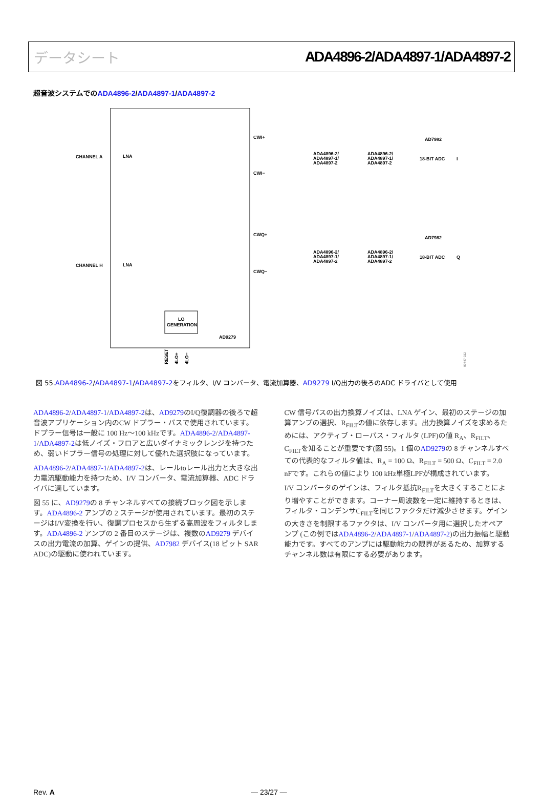データシート ADA4896-2/ADA4897-1/ADA4897-2
超音波システムでのADA4896-2/ADA4897-1/ADA4897-2
CHANNEL A
CHANNEL H
LNA
LNA
CWI+
CWI−
CWQ+
CWQ−
AD7982
AD7982
18-BIT ADC
18-BIT ADC
I
Q
ADA4896-2/
ADA4897-1/
ADA4897-2
ADA4896-2/
ADA4897-1/
ADA4897-2
ADA4896-2/
ADA4897-1/
ADA4897-2
ADA4896-2/
ADA4897-1/
ADA4897-2
LO
GENERATION
AD9279
RESET
4LO+
4LO−
09447-032
図 55.ADA4896-2/ADA4897-1/ADA4897-2をフィルタ、I/V コンバータ、電流加算器、AD9279 I/Q出力の後ろのADC ドライバとして使用
ADA4896-2/ADA4897-1/ADA4897-2は、AD9279のI/Q復調器の後ろで超音波アプリケーション内のCW ドプラー・パスで使用されています。ドプラー信号は一般に 100 Hz～100 kHzです。ADA4896-2/ADA4897-1/ADA4897-2は低ノイズ・フロアと広いダイナミックレンジを持つため、弱いドプラー信号の処理に対して優れた選択肢になっています。
ADA4896-2/ADA4897-1/ADA4897-2は、レールtoレール出力と大きな出力電流駆動能力を持つため、I/V コンバータ、電流加算器、ADC ドライバに適しています。
図 55 に、AD9279の 8 チャンネルすべての接続ブロック図を示します。ADA4896-2 アンプの 2 ステージが使用されています。最初のステージはI/V変換を行い、復調プロセスから生ずる高周波をフィルタします。ADA4896-2 アンプの 2 番目のステージは、複数のAD9279 デバイスの出力電流の加算、ゲインの提供、AD7982 デバイス(18 ビット SAR ADC)の駆動に使われています。
CW 信号パスの出力換算ノイズは、LNA ゲイン、最初のステージの加算アンプの選択、R<sub>FILT</sub>の値に依存します。出力換算ノイズを求めるためには、アクティブ・ローパス・フィルタ (LPF)の値 R<sub>A</sub>、R<sub>FILT</sub>、C<sub>FILT</sub>を知ることが重要です(図 55)。1 個のAD9279の 8 チャンネルすべての代表的なフィルタ値は、R<sub>A</sub> = 100 Ω、R<sub>FILT</sub> = 500 Ω、C<sub>FILT</sub> = 2.0 nFです。これらの値により 100 kHz単極LPFが構成されています。
I/V コンバータのゲインは、フィルタ抵抗R<sub>FILT</sub>を大きくすることにより増やすことができます。コーナー周波数を一定に維持するときは、フィルタ・コンデンサC<sub>FILT</sub>を同じファクタだけ減少させます。ゲインの大きさを制限するファクタは、I/V コンバータ用に選択したオペアンプ (この例ではADA4896-2/ADA4897-1/ADA4897-2)の出力振幅と駆動能力です。すべてのアンプには駆動能力の限界があるため、加算するチャンネル数は有限にする必要があります。
Rev. A ― 23/27 ―